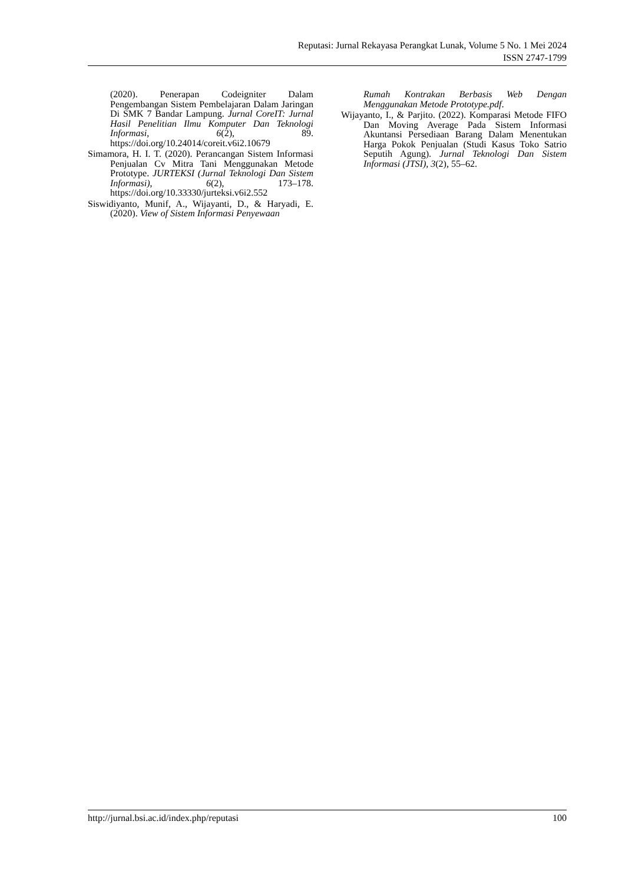Reputasi: Jurnal Rekayasa Perangkat Lunak, Volume 5 No. 1 Mei 2024
ISSN 2747-1799
(2020). Penerapan Codeigniter Dalam Pengembangan Sistem Pembelajaran Dalam Jaringan Di SMK 7 Bandar Lampung. Jurnal CoreIT: Jurnal Hasil Penelitian Ilmu Komputer Dan Teknologi Informasi, 6(2), 89. https://doi.org/10.24014/coreit.v6i2.10679
Simamora, H. I. T. (2020). Perancangan Sistem Informasi Penjualan Cv Mitra Tani Menggunakan Metode Prototype. JURTEKSI (Jurnal Teknologi Dan Sistem Informasi), 6(2), 173–178. https://doi.org/10.33330/jurteksi.v6i2.552
Siswidiyanto, Munif, A., Wijayanti, D., & Haryadi, E. (2020). View of Sistem Informasi Penyewaan
Rumah Kontrakan Berbasis Web Dengan Menggunakan Metode Prototype.pdf.
Wijayanto, I., & Parjito. (2022). Komparasi Metode FIFO Dan Moving Average Pada Sistem Informasi Akuntansi Persediaan Barang Dalam Menentukan Harga Pokok Penjualan (Studi Kasus Toko Satrio Seputih Agung). Jurnal Teknologi Dan Sistem Informasi (JTSI), 3(2), 55–62.
http://jurnal.bsi.ac.id/index.php/reputasi 100